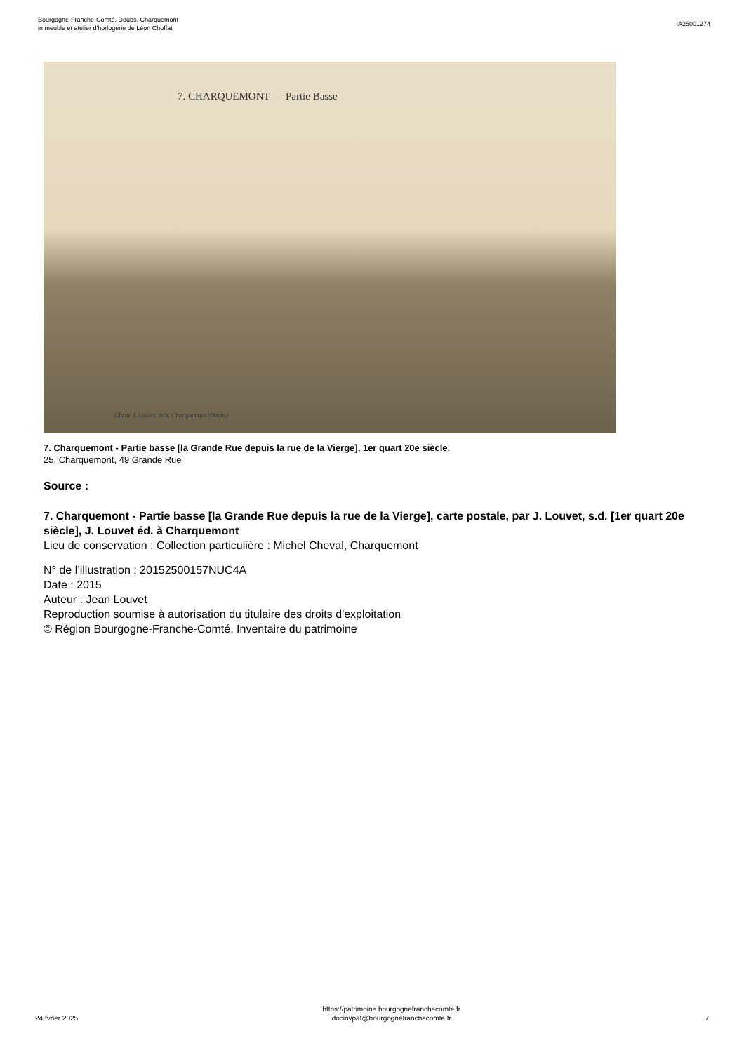Bourgogne-Franche-Comté, Doubs, Charquemont
immeuble et atelier d'horlogerie de Léon Choffat
IA25001274
7. CHARQUEMONT — Partie Basse
Cliché J. Louvet, édit. Charquemont (Doubs)
7. Charquemont - Partie basse [la Grande Rue depuis la rue de la Vierge], 1er quart 20e siècle.
25, Charquemont, 49 Grande Rue
Source :
7. Charquemont - Partie basse [la Grande Rue depuis la rue de la Vierge], carte postale, par J. Louvet, s.d. [1er quart 20e siècle], J. Louvet éd. à Charquemont
Lieu de conservation : Collection particulière : Michel Cheval, Charquemont
N° de l’illustration : 20152500157NUC4A
Date : 2015
Auteur : Jean Louvet
Reproduction soumise à autorisation du titulaire des droits d'exploitation
© Région Bourgogne-Franche-Comté, Inventaire du patrimoine
24 fvrier 2025
https://patrimoine.bourgognefranchecomte.fr
docinvpat@bourgognefranchecomte.fr
7